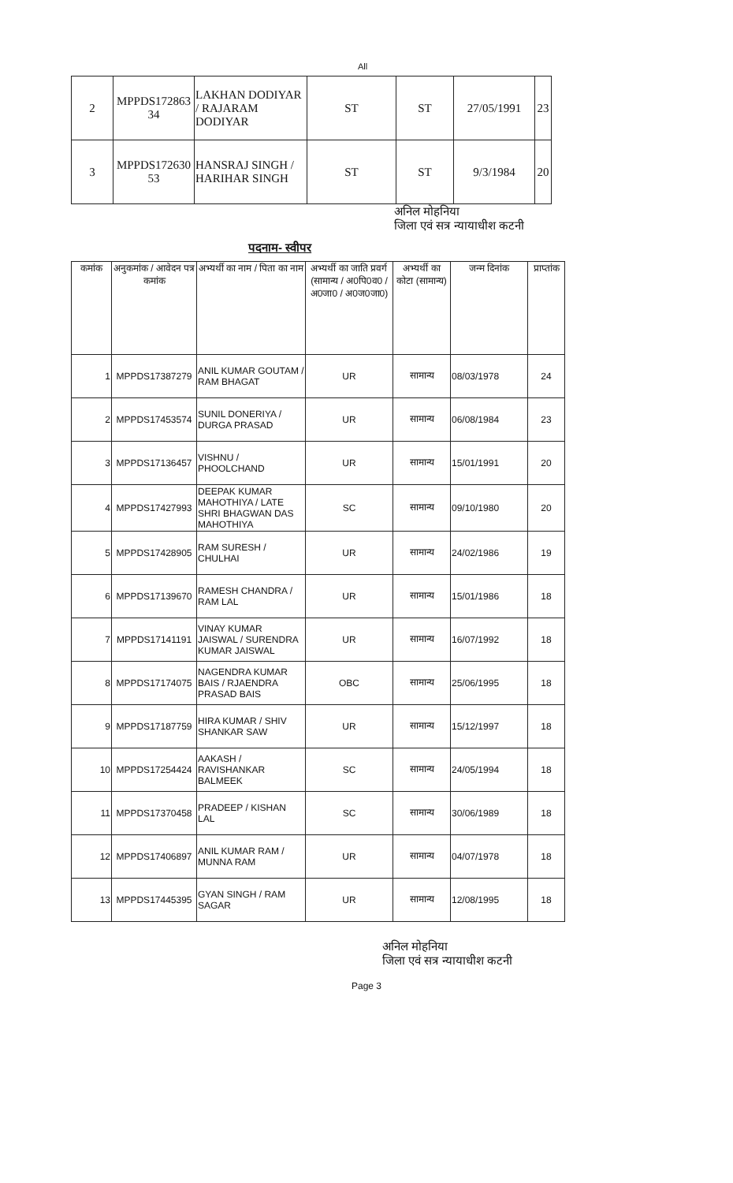All
| 2 | MPPDS172863 34 | LAKHAN DODIYAR / RAJARAM DODIYAR | ST | ST | 27/05/1991 | 23 |
| 3 | MPPDS172630 53 | HANSRAJ SINGH / HARIHAR SINGH | ST | ST | 9/3/1984 | 20 |
अनिल मोहनिया
जिला एवं सत्र न्यायाधीश कटनी
पदनाम- स्वीपर
| कमांक | अनुकमांक / आवेदन पत्र कमांक | अभ्यर्थी का नाम / पिता का नाम | अभ्यर्थी का जाति प्रवर्ग (सामान्य / अ0पि0व0 / अ0जा0 / अ0ज0जा0) | अभ्यर्थी का कोटा (सामान्य) | जन्म दिनांक | प्राप्तांक |
| --- | --- | --- | --- | --- | --- | --- |
| 1 | MPPDS17387279 | ANIL KUMAR GOUTAM / RAM BHAGAT | UR | सामान्य | 08/03/1978 | 24 |
| 2 | MPPDS17453574 | SUNIL DONERIYA / DURGA PRASAD | UR | सामान्य | 06/08/1984 | 23 |
| 3 | MPPDS17136457 | VISHNU / PHOOLCHAND | UR | सामान्य | 15/01/1991 | 20 |
| 4 | MPPDS17427993 | DEEPAK KUMAR MAHOTHIYA / LATE SHRI BHAGWAN DAS MAHOTHIYA | SC | सामान्य | 09/10/1980 | 20 |
| 5 | MPPDS17428905 | RAM SURESH / CHULHAI | UR | सामान्य | 24/02/1986 | 19 |
| 6 | MPPDS17139670 | RAMESH CHANDRA / RAM LAL | UR | सामान्य | 15/01/1986 | 18 |
| 7 | MPPDS17141191 | VINAY KUMAR JAISWAL / SURENDRA KUMAR JAISWAL | UR | सामान्य | 16/07/1992 | 18 |
| 8 | MPPDS17174075 | NAGENDRA KUMAR BAIS / RJAENDRA PRASAD BAIS | OBC | सामान्य | 25/06/1995 | 18 |
| 9 | MPPDS17187759 | HIRA KUMAR / SHIV SHANKAR SAW | UR | सामान्य | 15/12/1997 | 18 |
| 10 | MPPDS17254424 | AAKASH / RAVISHANKAR BALMEEK | SC | सामान्य | 24/05/1994 | 18 |
| 11 | MPPDS17370458 | PRADEEP / KISHAN LAL | SC | सामान्य | 30/06/1989 | 18 |
| 12 | MPPDS17406897 | ANIL KUMAR RAM / MUNNA RAM | UR | सामान्य | 04/07/1978 | 18 |
| 13 | MPPDS17445395 | GYAN SINGH / RAM SAGAR | UR | सामान्य | 12/08/1995 | 18 |
अनिल मोहनिया
जिला एवं सत्र न्यायाधीश कटनी
Page 3